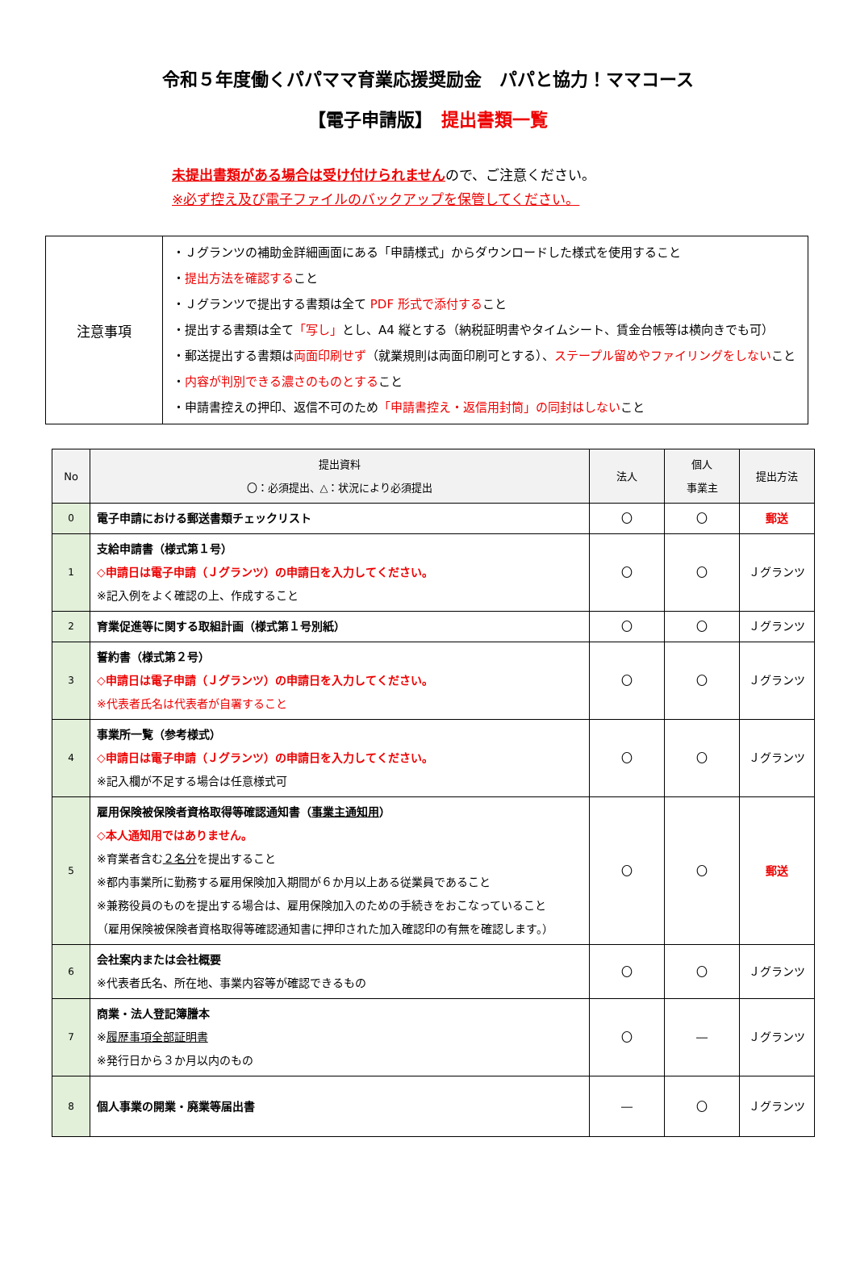令和５年度働くパパママ育業応援奨励金　パパと協力！ママコース
【電子申請版】　提出書類一覧
未提出書類がある場合は受け付けられませんので、ご注意ください。
※必ず控え及び電子ファイルのバックアップを保管してください。
| 注意事項 | ・Ｊグランツの補助金詳細画面にある「申請様式」からダウンロードした様式を使用すること ・ 提出方法を確認する こと ・Ｊグランツで提出する書類は全て PDF 形式で添付する こと ・提出する書類は全て 「写し」 とし、A4 縦とする（納税証明書やタイムシート、賃金台帳等は横向きでも可） ・郵送提出する書類は 両面印刷せず （就業規則は両面印刷可とする）、 ステープル留めやファイリングをしない こと ・ 内容が判別できる濃さのものとする こと ・申請書控えの押印、返信不可のため 「申請書控え・返信用封筒」の同封はしない こと |
| No | 提出資料 〇：必須提出、△：状況により必須提出 | 法人 | 個人 事業主 | 提出方法 |
| --- | --- | --- | --- | --- |
| 0 | 電子申請における郵送書類チェックリスト | 〇 | 〇 | 郵送 |
| 1 | 支給申請書（様式第１号） ◇申請日は電子申請（Ｊグランツ）の申請日を入力してください。 ※記入例をよく確認の上、作成すること | 〇 | 〇 | Ｊグランツ |
| 2 | 育業促進等に関する取組計画（様式第１号別紙） | 〇 | 〇 | Ｊグランツ |
| 3 | 誓約書（様式第２号） ◇申請日は電子申請（Ｊグランツ）の申請日を入力してください。 ※代表者氏名は代表者が自署すること | 〇 | 〇 | Ｊグランツ |
| 4 | 事業所一覧（参考様式） ◇申請日は電子申請（Ｊグランツ）の申請日を入力してください。 ※記入欄が不足する場合は任意様式可 | 〇 | 〇 | Ｊグランツ |
| 5 | 雇用保険被保険者資格取得等確認通知書（ 事業主通知用 ） ◇本人通知用ではありません。 ※育業者含む ２名分 を提出すること ※都内事業所に勤務する雇用保険加入期間が６か月以上ある従業員であること ※兼務役員のものを提出する場合は、雇用保険加入のための手続きをおこなっていること （雇用保険被保険者資格取得等確認通知書に押印された加入確認印の有無を確認します。） | 〇 | 〇 | 郵送 |
| 6 | 会社案内または会社概要 ※代表者氏名、所在地、事業内容等が確認できるもの | 〇 | 〇 | Ｊグランツ |
| 7 | 商業・法人登記簿謄本 ※ 履歴事項全部証明書 ※発行日から３か月以内のもの | 〇 | ― | Ｊグランツ |
| 8 | 個人事業の開業・廃業等届出書 | ― | 〇 | Ｊグランツ |